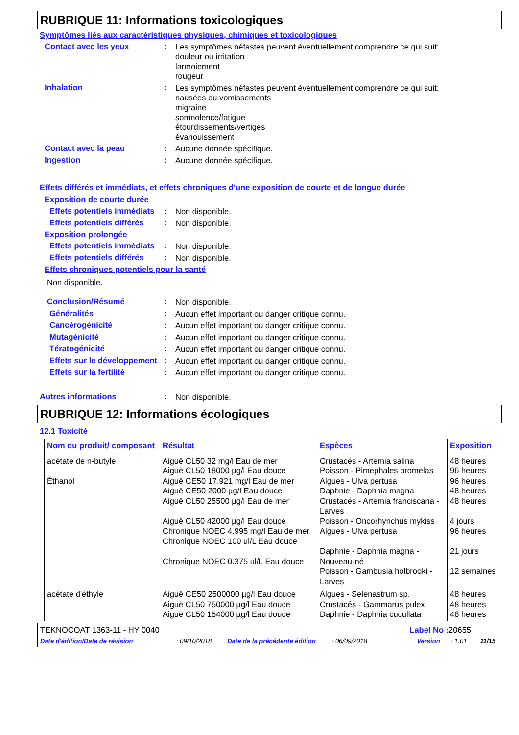RUBRIQUE 11: Informations toxicologiques
Symptômes liés aux caractéristiques physiques, chimiques et toxicologiques
Contact avec les yeux :
Les symptômes néfastes peuvent éventuellement comprendre ce qui suit:
douleur ou irritation
larmoiement
rougeur
Inhalation :
Les symptômes néfastes peuvent éventuellement comprendre ce qui suit:
nausées ou vomissements
migraine
somnolence/fatigue
étourdissements/vertiges
évanouissement
Contact avec la peau :
Aucune donnée spécifique.
Ingestion :
Aucune donnée spécifique.
Effets différés et immédiats, et effets chroniques d'une exposition de courte et de longue durée
Exposition de courte durée
Effets potentiels immédiats
:
Non disponible.
Effets potentiels différés
:
Non disponible.
Exposition prolongée
Effets potentiels immédiats
:
Non disponible.
Effets potentiels différés
:
Non disponible.
Effets chroniques potentiels pour la santé
Non disponible.
Conclusion/Résumé :
Non disponible.
Généralités :
Aucun effet important ou danger critique connu.
Cancérogénicité :
Aucun effet important ou danger critique connu.
Mutagénicité :
Aucun effet important ou danger critique connu.
Tératogénicité :
Aucun effet important ou danger critique connu.
Effets sur le développement
:
Aucun effet important ou danger critique connu.
Effets sur la fertilité :
Aucun effet important ou danger critique connu.
Autres informations :
Non disponible.
RUBRIQUE 12: Informations écologiques
12.1 Toxicité
| Nom du produit/ composant | Résultat | Espèces | Exposition |
| --- | --- | --- | --- |
| acétate de n-butyle Éthanol | Aiguë CL50 32 mg/l Eau de mer Aiguë CL50 18000 µg/l Eau douce Aiguë CE50 17.921 mg/l Eau de mer Aiguë CE50 2000 µg/l Eau douce Aiguë CL50 25500 µg/l Eau de mer Aiguë CL50 42000 µg/l Eau douce Chronique NOEC 4.995 mg/l Eau de mer Chronique NOEC 100 ul/L Eau douce Chronique NOEC 0.375 ul/L Eau douce | Crustacés - Artemia salina Poisson - Pimephales promelas Algues - Ulva pertusa Daphnie - Daphnia magna Crustacés - Artemia franciscana - Larves Poisson - Oncorhynchus mykiss Algues - Ulva pertusa Daphnie - Daphnia magna - Nouveau-né Poisson - Gambusia holbrooki - Larves | 48 heures 96 heures 96 heures 48 heures 48 heures 4 jours 96 heures 21 jours 12 semaines |
| acétate d'éthyle | Aiguë CE50 2500000 µg/l Eau douce Aiguë CL50 750000 µg/l Eau douce Aiguë CL50 154000 µg/l Eau douce | Algues - Selenastrum sp. Crustacés - Gammarus pulex Daphnie - Daphnia cucullata | 48 heures 48 heures 48 heures |
TEKNOCOAT 1363-11 - HY 0040 Label No : 20655
Date d'édition/Date de révision: 09/10/2018 Date de la précédente édition: 06/09/2018 Version: 1.01 11/15